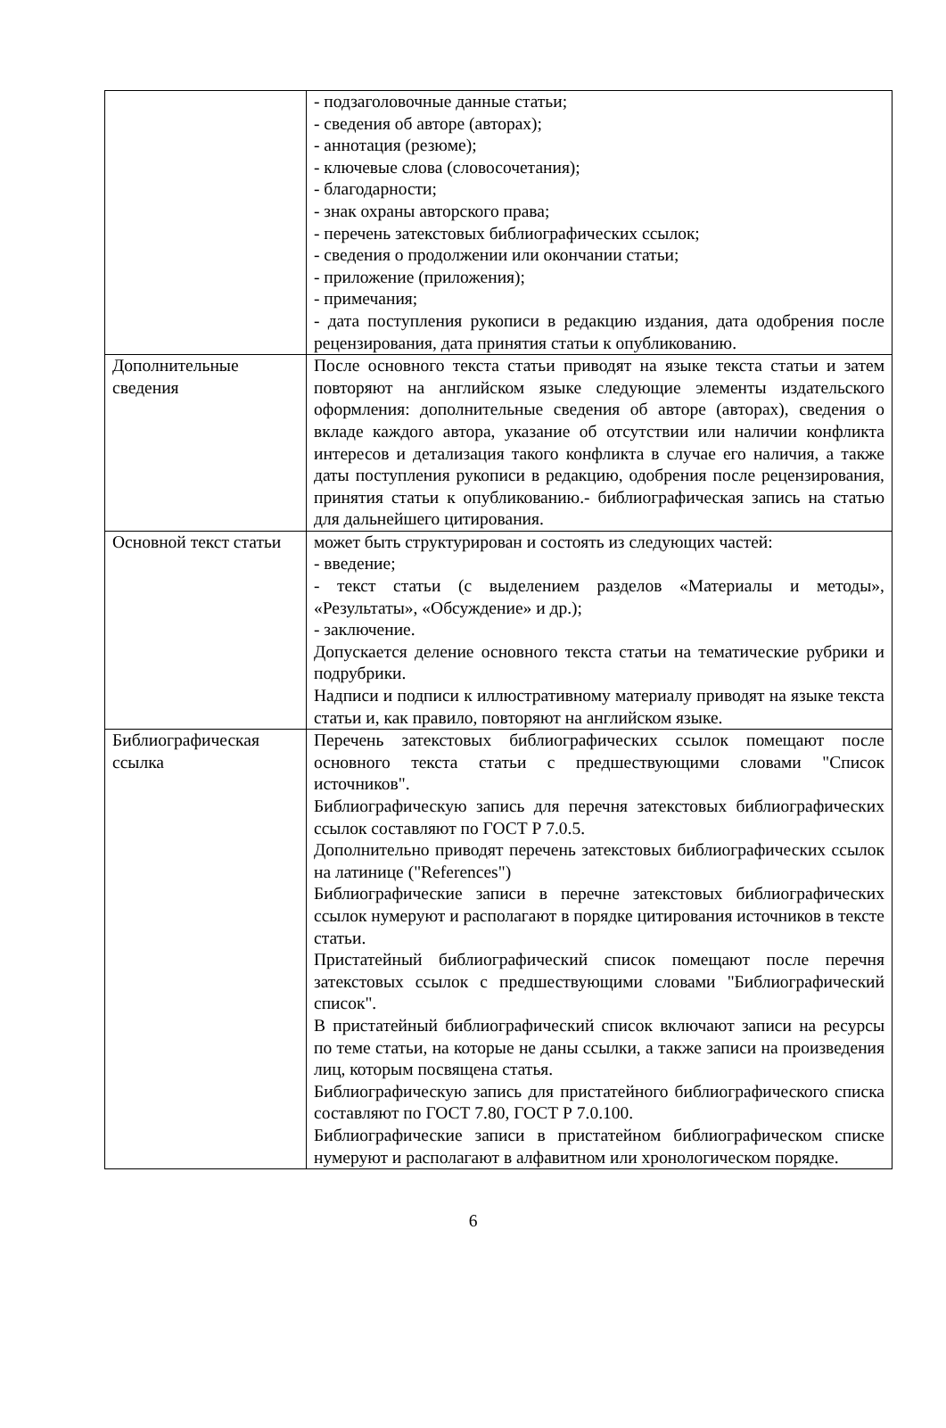| | - подзаголовочные данные статьи; - сведения об авторе (авторах); - аннотация (резюме); - ключевые слова (словосочетания); - благодарности; - знак охраны авторского права; - перечень затекстовых библиографических ссылок; - сведения о продолжении или окончании статьи; - приложение (приложения); - примечания; - дата поступления рукописи в редакцию издания, дата одобрения после рецензирования, дата принятия статьи к опубликованию. |
| Дополнительные сведения | После основного текста статьи приводят на языке текста статьи и затем повторяют на английском языке следующие элементы издательского оформления: дополнительные сведения об авторе (авторах), сведения о вкладе каждого автора, указание об отсутствии или наличии конфликта интересов и детализация такого конфликта в случае его наличия, а также даты поступления рукописи в редакцию, одобрения после рецензирования, принятия статьи к опубликованию.- библиографическая запись на статью для дальнейшего цитирования. |
| Основной текст статьи | может быть структурирован и состоять из следующих частей: - введение; - текст статьи (с выделением разделов «Материалы и методы», «Результаты», «Обсуждение» и др.); - заключение. Допускается деление основного текста статьи на тематические рубрики и подрубрики. Надписи и подписи к иллюстративному материалу приводят на языке текста статьи и, как правило, повторяют на английском языке. |
| Библиографическая ссылка | Перечень затекстовых библиографических ссылок помещают после основного текста статьи с предшествующими словами "Список источников". Библиографическую запись для перечня затекстовых библиографических ссылок составляют по ГОСТ Р 7.0.5. Дополнительно приводят перечень затекстовых библиографических ссылок на латинице ("References") Библиографические записи в перечне затекстовых библиографических ссылок нумеруют и располагают в порядке цитирования источников в тексте статьи. Пристатейный библиографический список помещают после перечня затекстовых ссылок с предшествующими словами "Библиографический список". В пристатейный библиографический список включают записи на ресурсы по теме статьи, на которые не даны ссылки, а также записи на произведения лиц, которым посвящена статья. Библиографическую запись для пристатейного библиографического списка составляют по ГОСТ 7.80, ГОСТ Р 7.0.100. Библиографические записи в пристатейном библиографическом списке нумеруют и располагают в алфавитном или хронологическом порядке. |
6